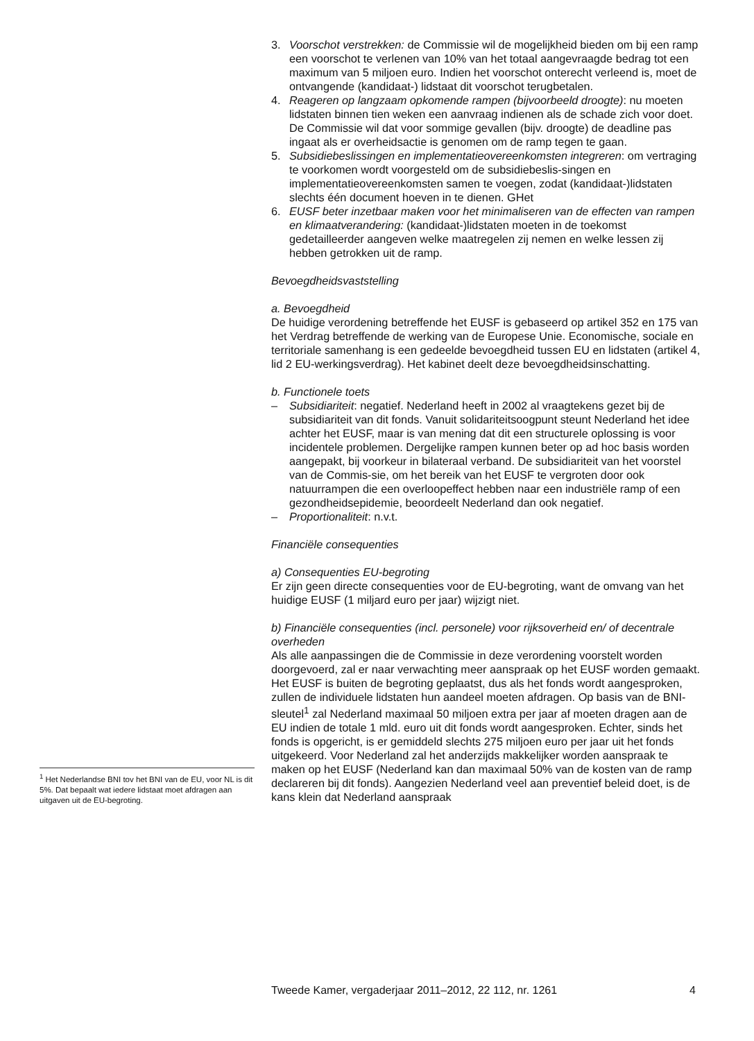3. Voorschot verstrekken: de Commissie wil de mogelijkheid bieden om bij een ramp een voorschot te verlenen van 10% van het totaal aangevraagde bedrag tot een maximum van 5 miljoen euro. Indien het voorschot onterecht verleend is, moet de ontvangende (kandidaat-) lidstaat dit voorschot terugbetalen.
4. Reageren op langzaam opkomende rampen (bijvoorbeeld droogte): nu moeten lidstaten binnen tien weken een aanvraag indienen als de schade zich voor doet. De Commissie wil dat voor sommige gevallen (bijv. droogte) de deadline pas ingaat als er overheidsactie is genomen om de ramp tegen te gaan.
5. Subsidiebeslissingen en implementatieovereenkomsten integreren: om vertraging te voorkomen wordt voorgesteld om de subsidiebeslis-singen en implementatieovereenkomsten samen te voegen, zodat (kandidaat-)lidstaten slechts één document hoeven in te dienen. GHet
6. EUSF beter inzetbaar maken voor het minimaliseren van de effecten van rampen en klimaatverandering: (kandidaat-)lidstaten moeten in de toekomst gedetailleerder aangeven welke maatregelen zij nemen en welke lessen zij hebben getrokken uit de ramp.
Bevoegdheidsvaststelling
a. Bevoegdheid
De huidige verordening betreffende het EUSF is gebaseerd op artikel 352 en 175 van het Verdrag betreffende de werking van de Europese Unie. Economische, sociale en territoriale samenhang is een gedeelde bevoegdheid tussen EU en lidstaten (artikel 4, lid 2 EU-werkingsverdrag). Het kabinet deelt deze bevoegdheidsinschatting.
b. Functionele toets
– Subsidiariteit: negatief. Nederland heeft in 2002 al vraagtekens gezet bij de subsidiariteit van dit fonds. Vanuit solidariteitsoogpunt steunt Nederland het idee achter het EUSF, maar is van mening dat dit een structurele oplossing is voor incidentele problemen. Dergelijke rampen kunnen beter op ad hoc basis worden aangepakt, bij voorkeur in bilateraal verband. De subsidiariteit van het voorstel van de Commis-sie, om het bereik van het EUSF te vergroten door ook natuurrampen die een overloopeffect hebben naar een industriële ramp of een gezondheidsepidemie, beoordeelt Nederland dan ook negatief.
– Proportionaliteit: n.v.t.
Financiële consequenties
a) Consequenties EU-begroting
Er zijn geen directe consequenties voor de EU-begroting, want de omvang van het huidige EUSF (1 miljard euro per jaar) wijzigt niet.
b) Financiële consequenties (incl. personele) voor rijksoverheid en/ of decentrale overheden
Als alle aanpassingen die de Commissie in deze verordening voorstelt worden doorgevoerd, zal er naar verwachting meer aanspraak op het EUSF worden gemaakt. Het EUSF is buiten de begroting geplaatst, dus als het fonds wordt aangesproken, zullen de individuele lidstaten hun aandeel moeten afdragen. Op basis van de BNI-sleutel<sup>1</sup> zal Nederland maximaal 50 miljoen extra per jaar af moeten dragen aan de EU indien de totale 1 mld. euro uit dit fonds wordt aangesproken. Echter, sinds het fonds is opgericht, is er gemiddeld slechts 275 miljoen euro per jaar uit het fonds uitgekeerd. Voor Nederland zal het anderzijds makkelijker worden aanspraak te maken op het EUSF (Nederland kan dan maximaal 50% van de kosten van de ramp declareren bij dit fonds). Aangezien Nederland veel aan preventief beleid doet, is de kans klein dat Nederland aanspraak
<sup>1</sup> Het Nederlandse BNI tov het BNI van de EU, voor NL is dit 5%. Dat bepaalt wat iedere lidstaat moet afdragen aan uitgaven uit de EU-begroting.
Tweede Kamer, vergaderjaar 2011–2012, 22 112, nr. 1261 4